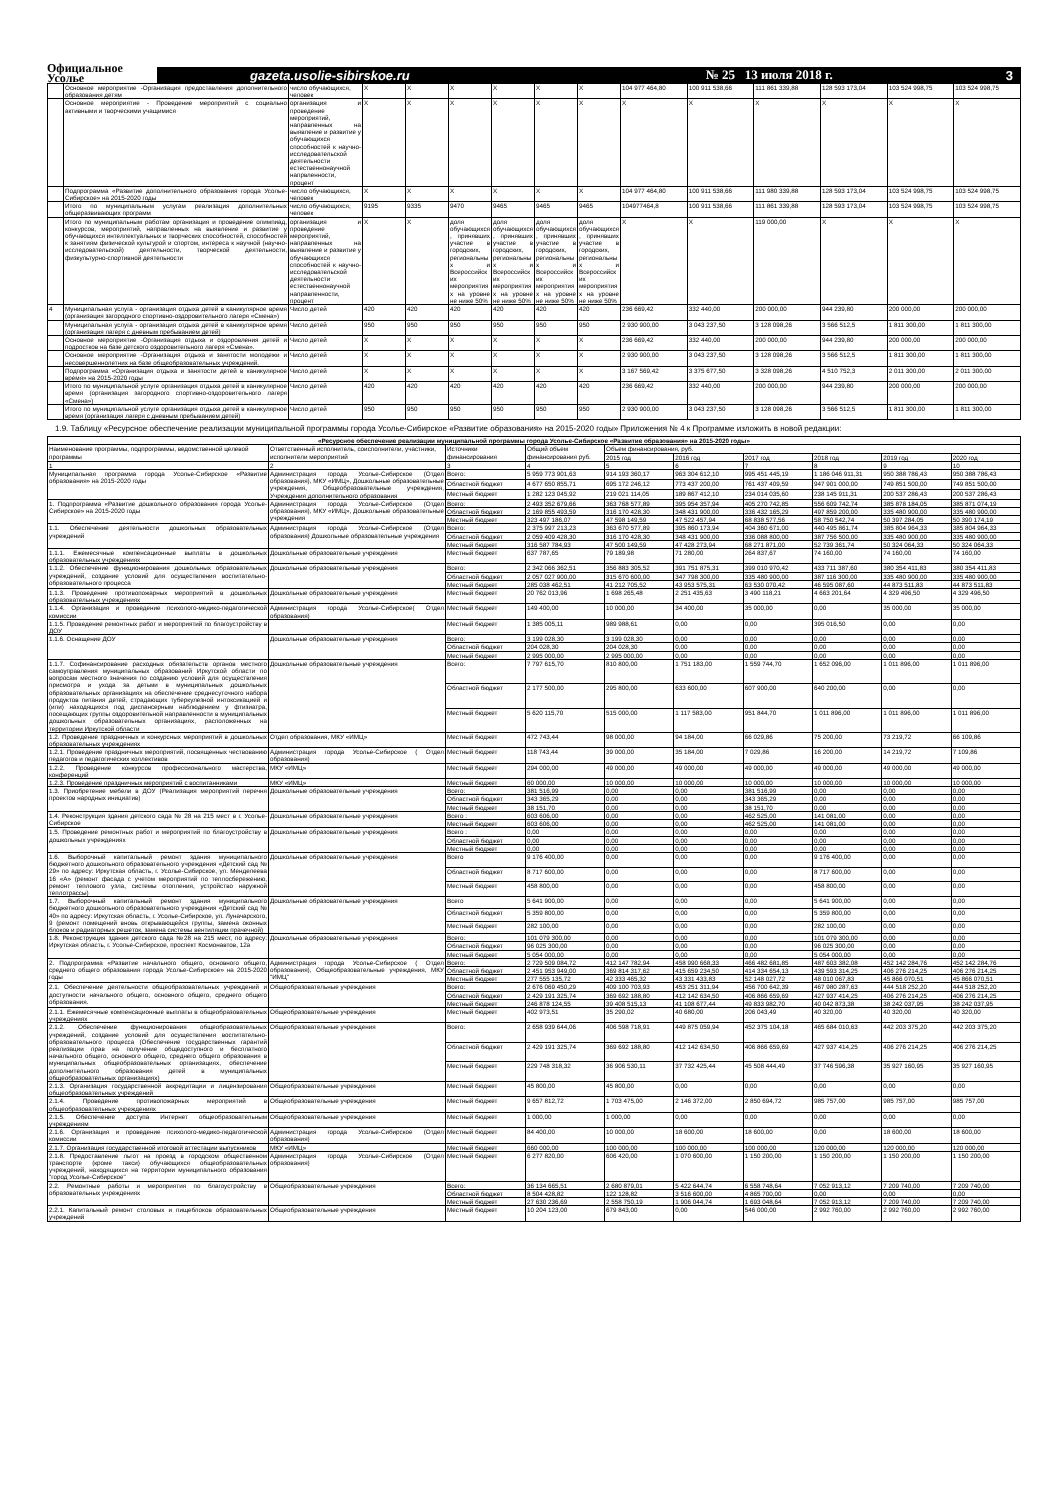Официальное
Усолье
gazeta.usolie-sibirskoe.ru № 25 13 июля 2018 г. 3
| | Основное мероприятие -Организация предоставления дополнительного образования детям | число обучающихся, человек | X | X | X | X | X | X | 104 977 464,80 | 100 911 538,66 | 111 861 339,88 | 128 593 173,04 | 103 524 998,75 | 103 524 998,75 |
| | Основное мероприятие - Проведение мероприятий с социально активными и творческими учащимися | организация и проведение мероприятий, направленных на выявление и развитие у обучающихся способностей к научно-исследовательской деятельности естественнонаучной напрвленности, процент | X | X | X | X | X | X | X | X | X | X | X | X |
| | Подпрограмма «Развитие дополнительного образования города Усолье-Сибирское» на 2015-2020 годы | число обучающихся, человек | X | X | X | X | X | X | 104 977 464,80 | 100 911 538,66 | 111 980 339,88 | 128 593 173,04 | 103 524 998,75 | 103 524 998,75 |
| | Итого по муниципальным услугам реализация дополнительных общеразвивающих программ | число обучающихся, человек | 9195 | 9335 | 9470 | 9465 | 9465 | 9465 | 104977464,8 | 100 911 538,66 | 111 861 339,88 | 128 593 173,04 | 103 524 998,75 | 103 524 998,75 |
| | Итого по муниципальным работам организация и проведение олимпиад, конкурсов, мероприятий, направленных на выявление и развитие у обучающихся интеллектуальных и творческих способностей, способностей к занятиям физической культурой и спортом, интереса к научной (научно-исследовательской) деятельности, творческой деятельности, физкультурно-спортивной деятельности | организация и проведение мероприятий, направленных на выявление и развитие у обучающихся способностей к научно-исследовательской деятельности естественнонаучной направленности, процент | X | X | доля обучающихся, принявших участие в городских, региональных и Всероссийских мероприятиях на уровне не ниже 50% | доля обучающихся, принявших участие в городских, региональных и Всероссийских мероприятиях на уровне не ниже 50% | доля обучающихся, принявших участие в городских, региональных и Всероссийских мероприятиях на уровне не ниже 50% | доля обучающихся, принявших участие в городских, региональных и Всероссийских мероприятиях на уровне не ниже 50% | X | X | 119 000,00 | X | X | X |
| 4 | Муниципальная услуга - организация отдыха детей в каникулярное время (организация загородного спортивно-оздоровительного лагеря «Смена») | Число детей | 420 | 420 | 420 | 420 | 420 | 420 | 236 669,42 | 332 440,00 | 200 000,00 | 944 239,80 | 200 000,00 | 200 000,00 |
| | Муниципальная услуга - организация отдыха детей в каникулярное время (организация лагеря с дневным пребыванием детей) | Число детей | 950 | 950 | 950 | 950 | 950 | 950 | 2 930 900,00 | 3 043 237,50 | 3 128 098,26 | 3 566 512,5 | 1 811 300,00 | 1 811 300,00 |
| | Основное мероприятие -Организация отдыха и оздоровления детей и подростков на базе детского оздоровительного лагеря «Смена». | Число детей | X | X | X | X | X | X | 236 669,42 | 332 440,00 | 200 000,00 | 944 239,80 | 200 000,00 | 200 000,00 |
| | Основное мероприятие -Организация отдыха и занятости молодежи и несовершеннолетних на базе общеобразовательных учреждений. | Число детей | X | X | X | X | X | X | 2 930 900,00 | 3 043 237,50 | 3 128 098,26 | 3 566 512,5 | 1 811 300,00 | 1 811 300,00 |
| | Подпрограмма «Организация отдыха и занятости детей в каникулярное время» на 2015-2020 годы | Число детей | X | X | X | X | X | X | 3 167 569,42 | 3 375 677,50 | 3 328 098,26 | 4 510 752,3 | 2 011 300,00 | 2 011 300,00 |
| | Итого по муниципальной услуге организация отдыха детей в каникулярное время (организация загородного спортивно-оздоровительного лагеря «Смена») | Число детей | 420 | 420 | 420 | 420 | 420 | 420 | 236 669,42 | 332 440,00 | 200 000,00 | 944 239,80 | 200 000,00 | 200 000,00 |
| | Итого по муниципальной услуге организация отдыха детей в каникулярное время (организация лагеря с дневным пребыванием детей) | Число детей | 950 | 950 | 950 | 950 | 950 | 950 | 2 930 900,00 | 3 043 237,50 | 3 128 098,26 | 3 566 512,5 | 1 811 300,00 | 1 811 300,00 |
1.9. Таблицу «Ресурсное обеспечение реализации муниципальной программы города Усолье-Сибирское «Развитие образования» на 2015-2020 годы» Приложения № 4 к Программе изложить в новой редакции:
| «Ресурсное обеспечение реализации муниципальной программы города Усолье-Сибирское «Развитие образования» на 2015-2020 годы» | | | | | | | | | |
| --- | --- | --- | --- | --- | --- | --- | --- | --- | --- |
| Наименование программы, подпрограммы, ведомственной целевой программы | Ответственный исполнитель, соисполнители, участники, исполнители мероприятий | Источники финансирования | Общий объем финансирования руб. | Объем финансирования, руб. | | | | | |
| | | | | 2015 год | 2016 год | 2017 год | 2018 год | 2019 год | 2020 год |
| 1 | 2 | 3 | 4 | 5 | 6 | 7 | 8 | 9 | 10 |
| Муниципальная программа города Усолье-Сибирское «Развитие образования» на 2015-2020 годы | Администрация города Усолье-Сибирское (Отдел образования), МКУ «ИМЦ», Дошкольные образовательные учреждения, Общеобразовательные учреждения, Учреждения дополнительного образования | Всего: | 5 959 773 901,63 | 914 193 360,17 | 963 304 612,10 | 995 451 445,19 | 1 186 046 911,31 | 950 388 786,43 | 950 388 786,43 |
| | | Областной бюджет | 4 677 650 855,71 | 695 172 246,12 | 773 437 200,00 | 761 437 409,59 | 947 901 000,00 | 749 851 500,00 | 749 851 500,00 |
| | | Местный бюджет | 1 282 123 045,92 | 219 021 114,05 | 189 867 412,10 | 234 014 035,60 | 238 145 911,31 | 200 537 286,43 | 200 537 286,43 |
| 1. Подпрограмма «Развитие дошкольного образования города Усолье-Сибирское» на 2015-2020 годы | Администрация города Усолье-Сибирское (Отдел образования), МКУ «ИМЦ», Дошкольные образовательные учреждения | Всего: | 2 493 352 679,66 | 363 768 577,89 | 395 954 357,94 | 405 270 742,85 | 556 609 742,74 | 385 878 184,05 | 385 871 074,19 |
| | | Областной бюджет | 2 169 855 493,59 | 316 170 428,30 | 348 431 900,00 | 336 432 165,29 | 497 859 200,00 | 335 480 900,00 | 335 480 900,00 |
| | | Местный бюджет | 323 497 186,07 | 47 598 149,59 | 47 522 457,94 | 68 838 577,56 | 58 750 542,74 | 50 397 284,05 | 50 390 174,19 |
| 1.1. Обеспечение деятельности дошкольных образовательных учреждений | Администрация города Усолье-Сибирское (Отдел образования) Дошкольные образовательные учреждения | Всего: | 2 375 997 213,23 | 363 670 577,89 | 395 860 173,94 | 404 360 671,00 | 440 495 861,74 | 385 804 964,33 | 385 804 964,33 |
| | | Областной бюджет | 2 059 409 428,30 | 316 170 428,30 | 348 431 900,00 | 336 088 800,00 | 387 756 500,00 | 335 480 900,00 | 335 480 900,00 |
| | | Местный бюджет | 316 587 784,93 | 47 500 149,59 | 47 428 273,94 | 68 271 871,00 | 52 739 361,74 | 50 324 064,33 | 50 324 064,33 |
| 1.1.1. Ежемесячные компенсационные выплаты в дошкольных образовательных учреждениях | Дошкольные образовательные учреждения | Местный бюджет | 637 787,65 | 79 189,98 | 71 280,00 | 264 837,67 | 74 160,00 | 74 160,00 | 74 160,00 |
| 1.1.2. Обеспечение функционирования дошкольных образовательных учреждений, создание условий для осуществления воспитательно-образовательного процесса | Дошкольные образовательные учреждения | Всего: | 2 342 066 362,51 | 356 883 305,52 | 391 751 875,31 | 399 010 970,42 | 433 711 387,60 | 380 354 411,83 | 380 354 411,83 |
| | | Областной бюджет | 2 057 027 900,00 | 315 670 600,00 | 347 798 300,00 | 335 480 900,00 | 387 116 300,00 | 335 480 900,00 | 335 480 900,00 |
| | | Местный бюджет | 285 038 462,51 | 41 212 705,52 | 43 953 575,31 | 63 530 070,42 | 46 595 087,60 | 44 873 511,83 | 44 873 511,83 |
| 1.1.3. Проведение противопожарных мероприятий в дошкольных образовательных учреждениях | Дошкольные образовательные учреждения | Местный бюджет | 20 762 013,96 | 1 698 265,48 | 2 251 435,63 | 3 490 118,21 | 4 663 201,64 | 4 329 496,50 | 4 329 496,50 |
| 1.1.4. Организация и проведение психолого-медико-педагогической комиссии | Администрация города Усолье-Сибирское( Отдел образования) | Местный бюджет | 149 400,00 | 10 000,00 | 34 400,00 | 35 000,00 | 0,00 | 35 000,00 | 35 000,00 |
| 1.1.5. Проведение ремонтных работ и мероприятий по благоустройству в ДОУ | | Местный бюджет | 1 385 005,11 | 989 988,61 | 0,00 | 0,00 | 395 016,50 | 0,00 | 0,00 |
| 1.1.6. Оснащение ДОУ | Дошкольные образовательные учреждения | Всего: | 3 199 028,30 | 3 199 028,30 | 0,00 | 0,00 | 0,00 | 0,00 | 0,00 |
| | | Областной бюджет | 204 028,30 | 204 028,30 | 0,00 | 0,00 | 0,00 | 0,00 | 0,00 |
| | | Местный бюджет | 2 995 000,00 | 2 995 000,00 | 0,00 | 0,00 | 0,00 | 0,00 | 0,00 |
| 1.1.7. Софинансирование расходных обязательств органов местного самоуправления муниципальных образований Иркутской области по вопросам местного значения по созданию условий для осуществления присмотра и ухода за детьми в муниципальных дошкольных образовательных организациях на обеспечение среднесуточного набора продуктов питания детей, страдающих туберкулезной интоксикацией и (или) находящихся под диспансерным наблюдением у фтизиатра, посещающих группы оздоровительной направленности в муниципальных дошкольных образовательных организациях, расположенных на территории Иркутской области | Дошкольные образовательные учреждения | Всего: | 7 797 615,70 | 810 800,00 | 1 751 183,00 | 1 559 744,70 | 1 652 096,00 | 1 011 896,00 | 1 011 896,00 |
| | | Областной бюджет | 2 177 500,00 | 295 800,00 | 633 600,00 | 607 900,00 | 640 200,00 | 0,00 | 0,00 |
| | | Местный бюджет | 5 620 115,70 | 515 000,00 | 1 117 583,00 | 951 844,70 | 1 011 896,00 | 1 011 896,00 | 1 011 896,00 |
| 1.2. Проведение праздничных и конкурсных мероприятий в дошкольных образовательных учреждениях | Отдел образования, МКУ «ИМЦ» | Местный бюджет | 472 743,44 | 98 000,00 | 94 184,00 | 66 029,86 | 75 200,00 | 73 219,72 | 66 109,86 |
| 1.2.1. Проведение праздничных мероприятий, посвященных чествованию педагогов и педагогических коллективов | Администрация города Усолье-Сибирское ( Отдел образования) | Местный бюджет | 118 743,44 | 39 000,00 | 35 184,00 | 7 029,86 | 16 200,00 | 14 219,72 | 7 109,86 |
| 1.2.2. Проведение конкурсов профессионального мастерства, конференций | МКУ «ИМЦ» | Местный бюджет | 294 000,00 | 49 000,00 | 49 000,00 | 49 000,00 | 49 000,00 | 49 000,00 | 49 000,00 |
| 1.2.3. Проведение праздничных мероприятий с воспитанниками | МКУ «ИМЦ» | Местный бюджет | 60 000,00 | 10 000,00 | 10 000,00 | 10 000,00 | 10 000,00 | 10 000,00 | 10 000,00 |
| 1.3. Приобретение мебели в ДОУ (Реализация мероприятий перечня проектов народных инициатив) | Дошкольные образовательные учреждения | Всего: | 381 516,99 | 0,00 | 0,00 | 381 516,99 | 0,00 | 0,00 | 0,00 |
| | | Областной бюджет | 343 365,29 | 0,00 | 0,00 | 343 365,29 | 0,00 | 0,00 | 0,00 |
| | | Местный бюджет | 38 151,70 | 0,00 | 0,00 | 38 151,70 | 0,00 | 0,00 | 0,00 |
| 1.4. Реконструкция здания детского сада № 28 на 215 мест в г. Усолье-Сибирское | Дошкольные образовательные учреждения | Всего : | 603 606,00 | 0,00 | 0,00 | 462 525,00 | 141 081,00 | 0,00 | 0,00 |
| | | Местный бюджет | 603 606,00 | 0,00 | 0,00 | 462 525,00 | 141 081,00 | 0,00 | 0,00 |
| 1.5. Проведение ремонтных работ и мероприятий по благоустройству в дошкольных учреждениях | Дошкольные образовательные учреждения | Всего : | 0,00 | 0,00 | 0,00 | 0,00 | 0,00 | 0,00 | 0,00 |
| | | Областной бюджет | 0,00 | 0,00 | 0,00 | 0,00 | 0,00 | 0,00 | 0,00 |
| | | Местный бюджет | 0,00 | 0,00 | 0,00 | 0,00 | 0,00 | 0,00 | 0,00 |
| 1.6. Выборочный капитальный ремонт здания муниципального бюджетного дошкольного образовательного учреждения «Детский сад № 29» по адресу: Иркутская область, г. Усолье-Сибирское, ул. Менделеева 16 «А» (ремонт фасада с учетом мероприятий по теплосбережению, ремонт теплового узла, системы отопления, устройство наружной теплотрассы) | Дошкольные образовательные учреждения | Всего | 9 176 400,00 | 0,00 | 0,00 | 0,00 | 9 176 400,00 | 0,00 | 0,00 |
| | | Областной бюджет | 8 717 600,00 | 0,00 | 0,00 | 0,00 | 8 717 600,00 | 0,00 | 0,00 |
| | | Местный бюджет | 458 800,00 | 0,00 | 0,00 | 0,00 | 458 800,00 | 0,00 | 0,00 |
| 1.7. Выборочный капитальный ремонт здания муниципального бюджетного дошкольного образовательного учреждения «Детский сад № 40» по адресу: Иркутская область, г. Усолье-Сибирское, ул. Луначарского, 9 (ремонт помещений вновь открывающейся группы, замена оконных блоков и радиаторных решеток, замена системы вентиляции прачечной) | Дошкольные образовательные учреждения | Всего | 5 641 900,00 | 0,00 | 0,00 | 0,00 | 5 641 900,00 | 0,00 | 0,00 |
| | | Областной бюджет | 5 359 800,00 | 0,00 | 0,00 | 0,00 | 5 359 800,00 | 0,00 | 0,00 |
| | | Местный бюджет | 282 100,00 | 0,00 | 0,00 | 0,00 | 282 100,00 | 0,00 | 0,00 |
| 1.8. Реконструкция здания детского сада №28 на 215 мест, по адресу: Иркутская область, г. Усолье-Сибирское, проспект Космонавтов, 12а | Дошкольные образовательные учреждения | Всего: | 101 079 300,00 | 0,00 | 0,00 | 0,00 | 101 079 300,00 | 0,00 | 0,00 |
| | | Областной бюджет | 96 025 300,00 | 0,00 | 0,00 | 0,00 | 96 025 300,00 | 0,00 | 0,00 |
| | | Местный бюджет | 5 054 000,00 | 0,00 | 0,00 | 0,00 | 5 054 000,00 | 0,00 | 0,00 |
| 2. Подпрограмма «Развитие начального общего, основного общего, среднего общего образования города Усолье-Сибирское» на 2015-2020 годы | Администрация города Усолье-Сибирское ( Отдел образования), Общеобразовательные учреждения, МКУ "ИМЦ" | Всего: | 2 729 509 084,72 | 412 147 782,94 | 458 990 668,33 | 466 482 681,85 | 487 603 382,08 | 452 142 284,76 | 452 142 284,76 |
| | | Областной бюджет | 2 451 953 949,00 | 369 814 317,62 | 415 659 234,50 | 414 334 654,13 | 439 593 314,25 | 406 276 214,25 | 406 276 214,25 |
| | | Местный бюджет | 277 555 135,72 | 42 333 465,32 | 43 331 433,83 | 52 148 027,72 | 48 010 067,83 | 45 866 070,51 | 45 866 070,51 |
| 2.1. Обеспечение деятельности общеобразовательных учреждений и доступности начального общего, основного общего, среднего общего образования. | Общеобразовательные учреждения | Всего: | 2 676 069 450,29 | 409 100 703,93 | 453 251 311,94 | 456 700 642,39 | 467 980 287,63 | 444 518 252,20 | 444 518 252,20 |
| | | Областной бюджет | 2 429 191 325,74 | 369 692 188,80 | 412 142 634,50 | 406 866 659,69 | 427 937 414,25 | 406 276 214,25 | 406 276 214,25 |
| | | Местный бюджет | 246 878 124,55 | 39 408 515,13 | 41 108 677,44 | 49 833 982,70 | 40 042 873,38 | 38 242 037,95 | 38 242 037,95 |
| 2.1.1. Ежемесячные компенсационные выплаты в общеобразовательных учреждениях | Общеобразовательные учреждения | Местный бюджет | 402 973,51 | 35 290,02 | 40 680,00 | 206 043,49 | 40 320,00 | 40 320,00 | 40 320,00 |
| 2.1.2. Обеспечение функционирования общеобразовательных учреждений, создание условий для осуществления воспитательно-образовательного процесса (Обеспечение государственных гарантий реализации прав на получение общедоступного и бесплатного начального общего, основного общего, среднего общего образования в муниципальных общеобразовательных организациях, обеспечение дополнительного образования детей в муниципальных общеобразовательных организациях) | Общеобразовательные учреждения | Всего: | 2 658 939 644,06 | 406 598 718,91 | 449 875 059,94 | 452 375 104,18 | 465 684 010,63 | 442 203 375,20 | 442 203 375,20 |
| | | Областной бюджет | 2 429 191 325,74 | 369 692 188,80 | 412 142 634,50 | 406 866 659,69 | 427 937 414,25 | 406 276 214,25 | 406 276 214,25 |
| | | Местный бюджет | 229 748 318,32 | 36 906 530,11 | 37 732 425,44 | 45 508 444,49 | 37 746 596,38 | 35 927 160,95 | 35 927 160,95 |
| 2.1.3. Организация государственной аккредитации и лицензирования общеобразовательных учреждений | Общеобразовательные учреждения | Местный бюджет | 45 800,00 | 45 800,00 | 0,00 | 0,00 | 0,00 | 0,00 | 0,00 |
| 2.1.4. Проведение противопожарных мероприятий в общеобразовательных учреждениях | Общеобразовательные учреждения | Местный бюджет | 9 657 812,72 | 1 703 475,00 | 2 146 372,00 | 2 850 694,72 | 985 757,00 | 985 757,00 | 985 757,00 |
| 2.1.5. Обеспечение доступа Интернет общеобразовательным учреждениям | Общеобразовательные учреждения | Местный бюджет | 1 000,00 | 1 000,00 | 0,00 | 0,00 | 0,00 | 0,00 | 0,00 |
| 2.1.6. Организация и проведение психолого-медико-педагогической комиссии | Администрация города Усолье-Сибирское (Отдел образования) | Местный бюджет | 84 400,00 | 10 000,00 | 18 600,00 | 18 600,00 | 0,00 | 18 600,00 | 18 600,00 |
| 2.1.7. Организация государственной итоговой аттестации выпускников | МКУ «ИМЦ» | Местный бюджет | 660 000,00 | 100 000,00 | 100 000,00 | 100 000,00 | 120 000,00 | 120 000,00 | 120 000,00 |
| 2.1.8. Предоставление льгот на проезд в городском общественном транспорте (кроме такси) обучающихся общеобразовательных учреждений, находящихся на территории муниципального образования "город Усолье-Сибирское" | Администрация города Усолье-Сибирское (Отдел образования) | Местный бюджет | 6 277 820,00 | 606 420,00 | 1 070 600,00 | 1 150 200,00 | 1 150 200,00 | 1 150 200,00 | 1 150 200,00 |
| 2.2. Ремонтные работы и мероприятия по благоустройству в образовательных учреждениях | Общеобразовательные учреждения | Всего: | 36 134 665,51 | 2 680 879,01 | 5 422 644,74 | 6 558 748,64 | 7 052 913,12 | 7 209 740,00 | 7 209 740,00 |
| | | Областной бюджет | 8 504 428,82 | 122 128,82 | 3 516 600,00 | 4 865 700,00 | 0,00 | 0,00 | 0,00 |
| | | Местный бюджет | 27 630 236,69 | 2 558 750,19 | 1 906 044,74 | 1 693 048,64 | 7 052 913,12 | 7 209 740,00 | 7 209 740,00 |
| 2.2.1. Капитальный ремонт столовых и пищеблоков образовательных учреждений | Общеобразовательные учреждения | Местный бюджет | 10 204 123,00 | 679 843,00 | 0,00 | 546 000,00 | 2 992 760,00 | 2 992 760,00 | 2 992 760,00 |